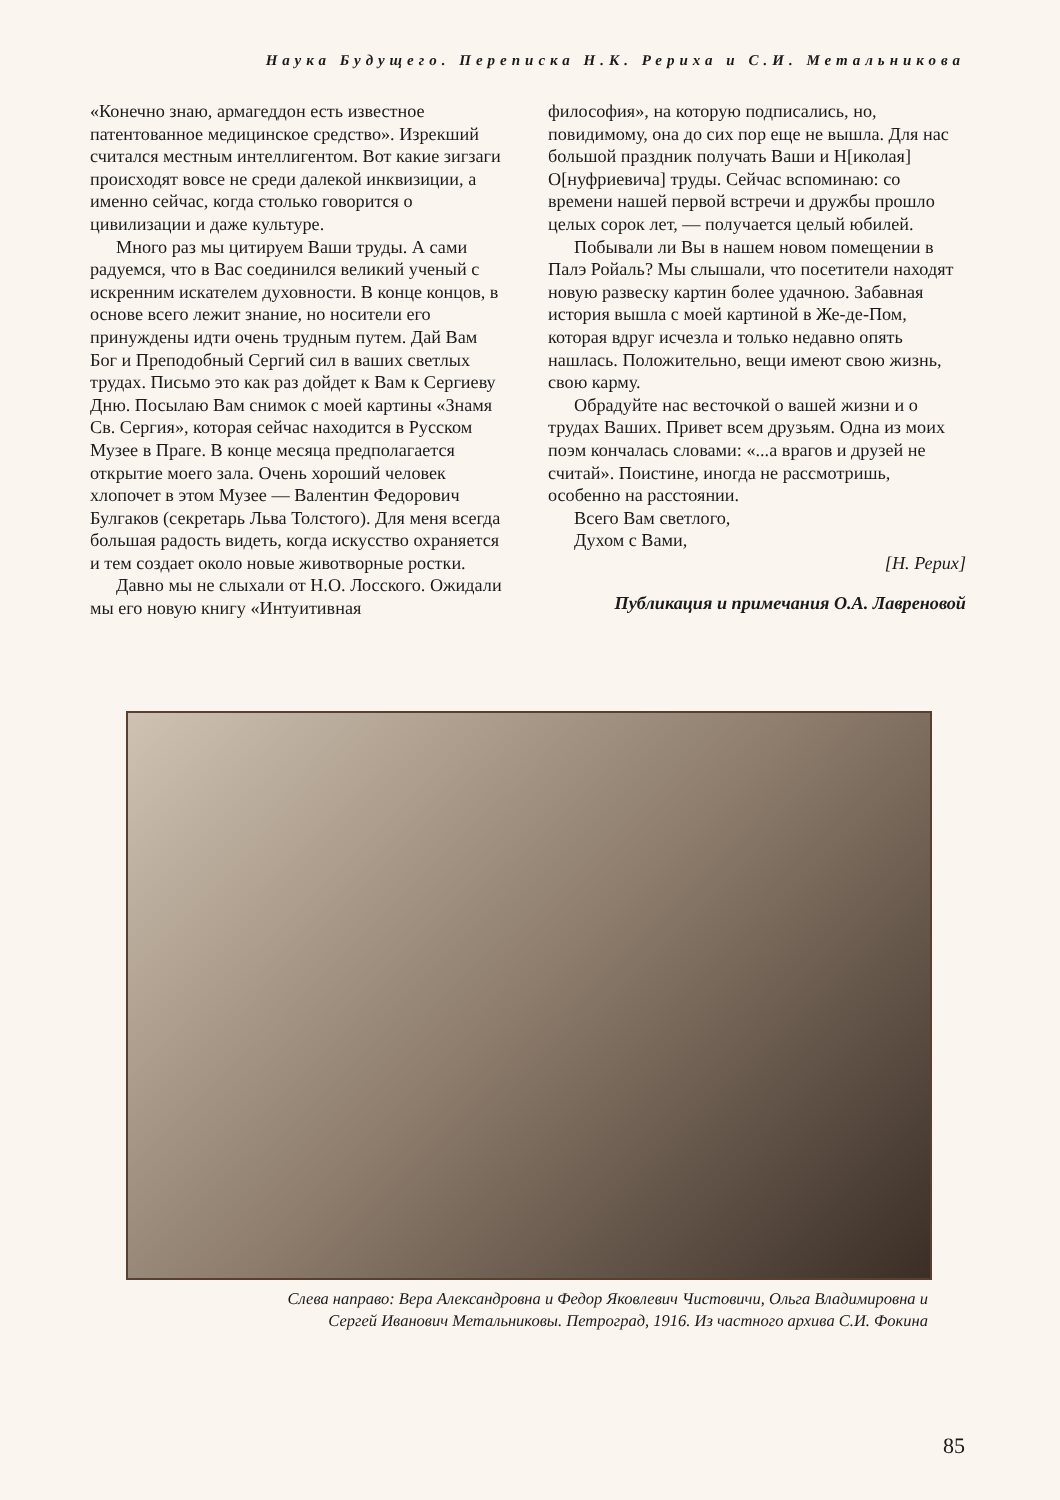Наука Будущего. Переписка Н.К. Рериха и С.И. Метальникова
«Конечно знаю, армагеддон есть известное патентованное медицинское средство». Изрекший считался местным интеллигентом. Вот какие зигзаги происходят вовсе не среди далекой инквизиции, а именно сейчас, когда столько говорится о цивилизации и даже культуре.
Много раз мы цитируем Ваши труды. А сами радуемся, что в Вас соединился великий ученый с искренним искателем духовности. В конце концов, в основе всего лежит знание, но носители его принуждены идти очень трудным путем. Дай Вам Бог и Преподобный Сергий сил в ваших светлых трудах. Письмо это как раз дойдет к Вам к Сергиеву Дню. Посылаю Вам снимок с моей картины «Знамя Св. Сергия», которая сейчас находится в Русском Музее в Праге. В конце месяца предполагается открытие моего зала. Очень хороший человек хлопочет в этом Музее — Валентин Федорович Булгаков (секретарь Льва Толстого). Для меня всегда большая радость видеть, когда искусство охраняется и тем создает около новые животворные ростки.
Давно мы не слыхали от Н.О. Лосского. Ожидали мы его новую книгу «Интуитивная
философия», на которую подписались, но, повидимому, она до сих пор еще не вышла. Для нас большой праздник получать Ваши и Н[иколая] О[нуфриевича] труды. Сейчас вспоминаю: со времени нашей первой встречи и дружбы прошло целых сорок лет, — получается целый юбилей.
Побывали ли Вы в нашем новом помещении в Палэ Ройаль? Мы слышали, что посетители находят новую развеску картин более удачною. Забавная история вышла с моей картиной в Же-де-Пом, которая вдруг исчезла и только недавно опять нашлась. Положительно, вещи имеют свою жизнь, свою карму.
Обрадуйте нас весточкой о вашей жизни и о трудах Ваших. Привет всем друзьям. Одна из моих поэм кончалась словами: «...а врагов и друзей не считай». Поистине, иногда не рассмотришь, особенно на расстоянии.
Всего Вам светлого,
Духом с Вами,
[Н. Рерих]
Публикация и примечания О.А. Лавреновой
Слева направо: Вера Александровна и Федор Яковлевич Чистовичи, Ольга Владимировна и
Сергей Иванович Метальниковы. Петроград, 1916. Из частного архива С.И. Фокина
85